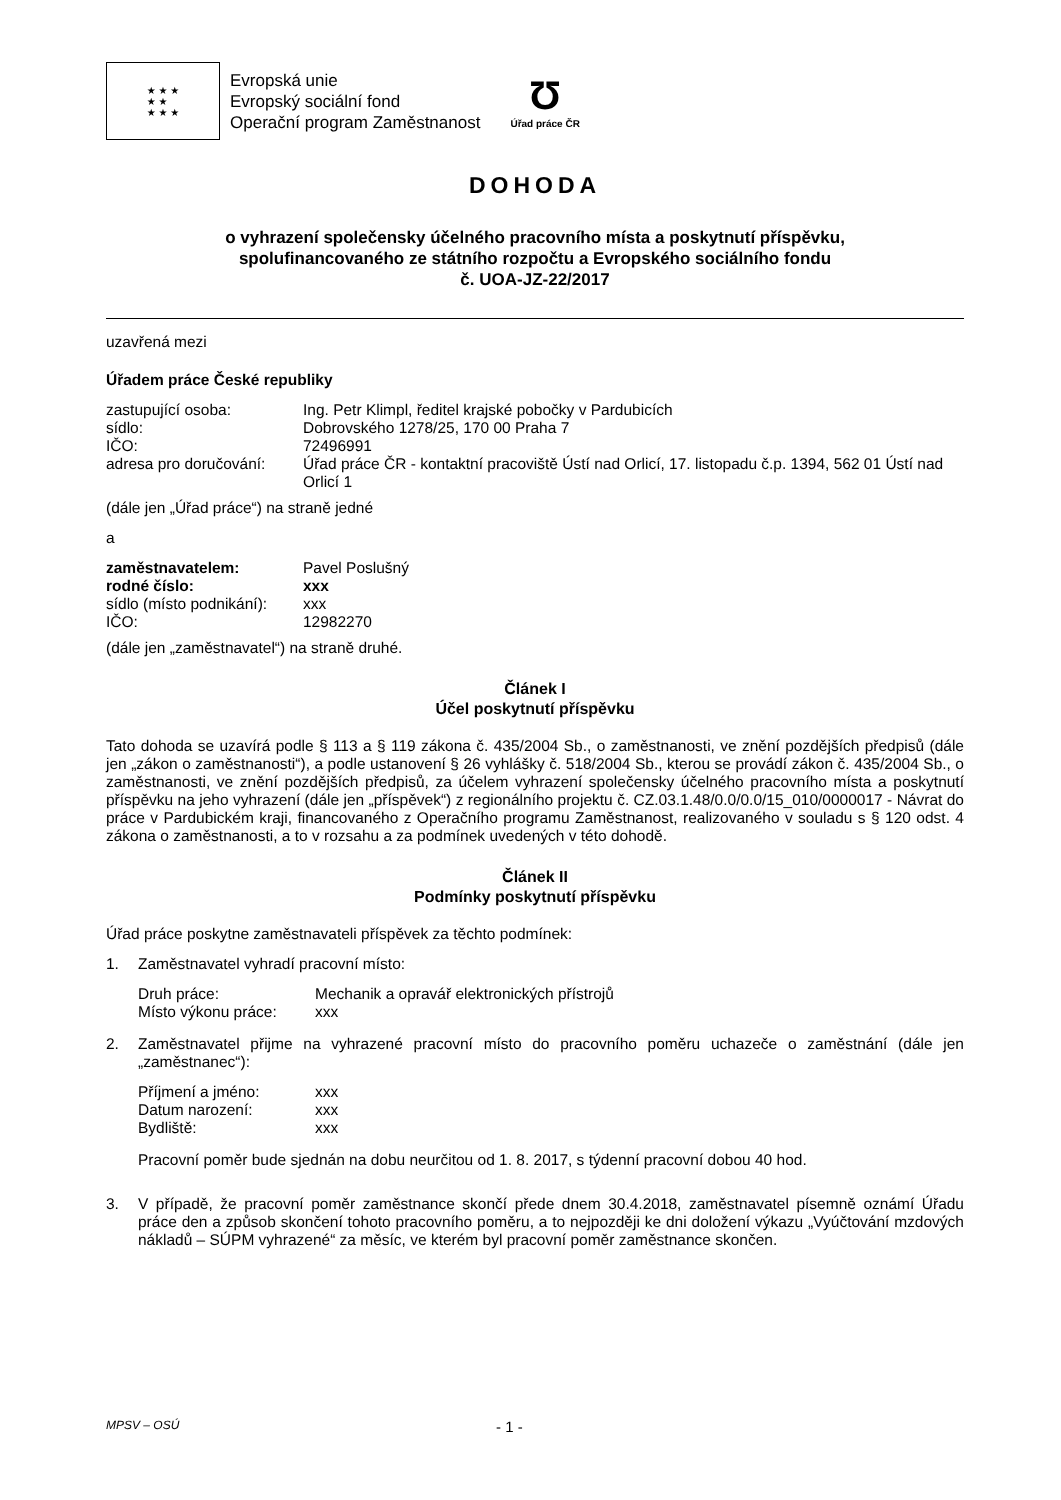★ ★ ★
★ ★
★ ★ ★
Evropská unie
Evropský sociální fond
Operační program Zaměstnanost
Ʊ
Úřad práce ČR
DOHODA
o vyhrazení společensky účelného pracovního místa a poskytnutí příspěvku,
spolufinancovaného ze státního rozpočtu a Evropského sociálního fondu
č. UOA-JZ-22/2017
uzavřená mezi
Úřadem práce České republiky
| zastupující osoba: | Ing. Petr Klimpl, ředitel krajské pobočky v Pardubicích |
| sídlo: | Dobrovského 1278/25, 170 00 Praha 7 |
| IČO: | 72496991 |
| adresa pro doručování: | Úřad práce ČR - kontaktní pracoviště Ústí nad Orlicí, 17. listopadu č.p. 1394, 562 01 Ústí nad Orlicí 1 |
(dále jen „Úřad práce“) na straně jedné
a
| zaměstnavatelem: | Pavel Poslušný |
| rodné číslo: | xxx |
| sídlo (místo podnikání): | xxx |
| IČO: | 12982270 |
(dále jen „zaměstnavatel“) na straně druhé.
Článek I
Účel poskytnutí příspěvku
Tato dohoda se uzavírá podle § 113 a § 119 zákona č. 435/2004 Sb., o zaměstnanosti, ve znění pozdějších předpisů (dále jen „zákon o zaměstnanosti“), a podle ustanovení § 26 vyhlášky č. 518/2004 Sb., kterou se provádí zákon č. 435/2004 Sb., o zaměstnanosti, ve znění pozdějších předpisů, za účelem vyhrazení společensky účelného pracovního místa a poskytnutí příspěvku na jeho vyhrazení (dále jen „příspěvek“) z regionálního projektu č. CZ.03.1.48/0.0/0.0/15_010/0000017 - Návrat do práce v Pardubickém kraji, financovaného z Operačního programu Zaměstnanost, realizovaného v souladu s § 120 odst. 4 zákona o zaměstnanosti, a to v rozsahu a za podmínek uvedených v této dohodě.
Článek II
Podmínky poskytnutí příspěvku
Úřad práce poskytne zaměstnavateli příspěvek za těchto podmínek:
1.
Zaměstnavatel vyhradí pracovní místo:
| Druh práce: | Mechanik a opravář elektronických přístrojů |
| Místo výkonu práce: | xxx |
2.
Zaměstnavatel přijme na vyhrazené pracovní místo do pracovního poměru uchazeče o zaměstnání (dále jen „zaměstnanec“):
| Příjmení a jméno: | xxx |
| Datum narození: | xxx |
| Bydliště: | xxx |
Pracovní poměr bude sjednán na dobu neurčitou od 1. 8. 2017, s týdenní pracovní dobou 40 hod.
3. V případě, že pracovní poměr zaměstnance skončí přede dnem 30.4.2018, zaměstnavatel písemně oznámí Úřadu práce den a způsob skončení tohoto pracovního poměru, a to nejpozději ke dni doložení výkazu „Vyúčtování mzdových nákladů – SÚPM vyhrazené“ za měsíc, ve kterém byl pracovní poměr zaměstnance skončen.
MPSV – OSÚ - 1 -